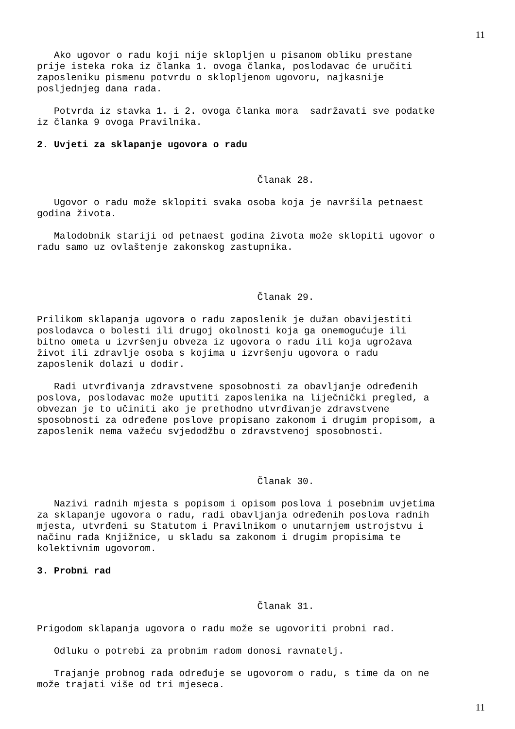11
Ako ugovor o radu koji nije sklopljen u pisanom obliku prestane prije isteka roka iz članka 1. ovoga članka, poslodavac će uručiti zaposleniku pismenu potvrdu o sklopljenom ugovoru, najkasnije posljednjeg dana rada.
Potvrda iz stavka 1. i 2. ovoga članka mora sadržavati sve podatke iz članka 9 ovoga Pravilnika.
2. Uvjeti za sklapanje ugovora o radu
Članak 28.
Ugovor o radu može sklopiti svaka osoba koja je navršila petnaest godina života.
Malodobnik stariji od petnaest godina života može sklopiti ugovor o radu samo uz ovlaštenje zakonskog zastupnika.
Članak 29.
Prilikom sklapanja ugovora o radu zaposlenik je dužan obavijestiti poslodavca o bolesti ili drugoj okolnosti koja ga onemogućuje ili bitno ometa u izvršenju obveza iz ugovora o radu ili koja ugrožava život ili zdravlje osoba s kojima u izvršenju ugovora o radu zaposlenik dolazi u dodir.
Radi utvrđivanja zdravstvene sposobnosti za obavljanje određenih poslova, poslodavac može uputiti zaposlenika na liječnički pregled, a obvezan je to učiniti ako je prethodno utvrđivanje zdravstvene sposobnosti za određene poslove propisano zakonom i drugim propisom, a zaposlenik nema važeću svjedodžbu o zdravstvenoj sposobnosti.
Članak 30.
Nazivi radnih mjesta s popisom i opisom poslova i posebnim uvjetima za sklapanje ugovora o radu, radi obavljanja određenih poslova radnih mjesta, utvrđeni su Statutom i Pravilnikom o unutarnjem ustrojstvu i načinu rada Knjižnice, u skladu sa zakonom i drugim propisima te kolektivnim ugovorom.
3. Probni rad
Članak 31.
Prigodom sklapanja ugovora o radu može se ugovoriti probni rad.
Odluku o potrebi za probnim radom donosi ravnatelj.
Trajanje probnog rada određuje se ugovorom o radu, s time da on ne može trajati više od tri mjeseca.
11